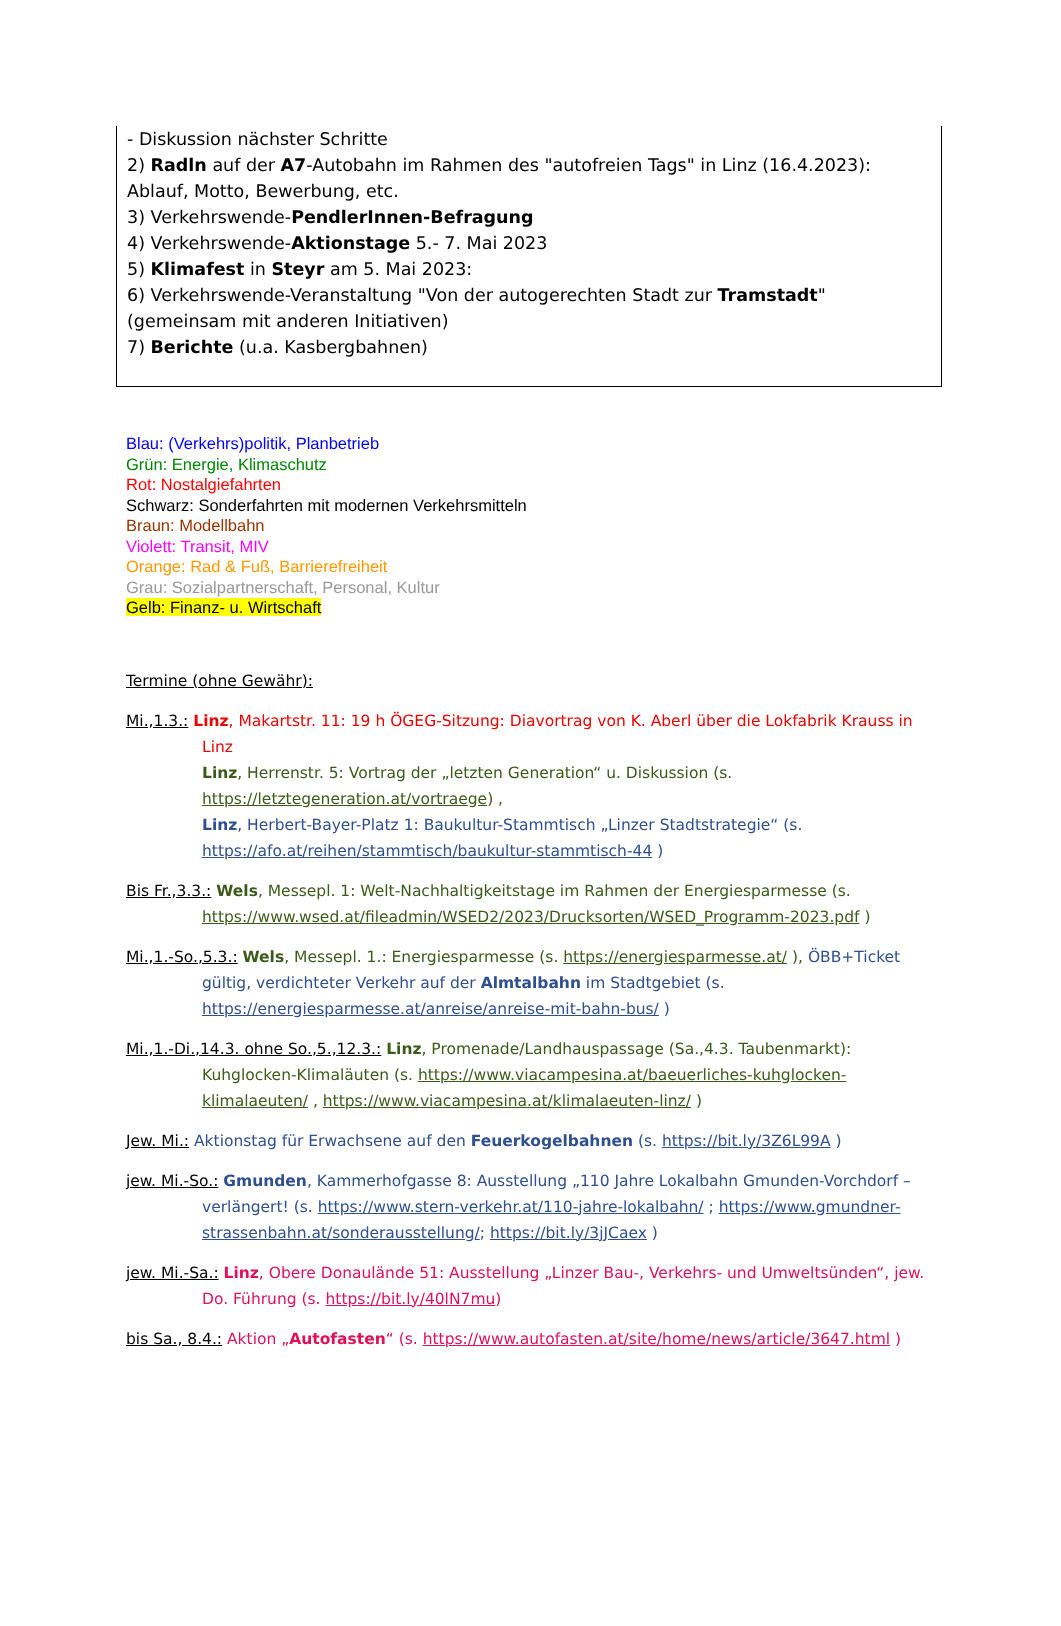- Diskussion nächster Schritte
2) Radln auf der A7-Autobahn im Rahmen des "autofreien Tags" in Linz (16.4.2023): Ablauf, Motto, Bewerbung, etc.
3) Verkehrswende-PendlerInnen-Befragung
4) Verkehrswende-Aktionstage 5.- 7. Mai 2023
5) Klimafest in Steyr am 5. Mai 2023:
6) Verkehrswende-Veranstaltung "Von der autogerechten Stadt zur Tramstadt" (gemeinsam mit anderen Initiativen)
7) Berichte (u.a. Kasbergbahnen)
Blau: (Verkehrs)politik, Planbetrieb
Grün: Energie, Klimaschutz
Rot: Nostalgiefahrten
Schwarz: Sonderfahrten mit modernen Verkehrsmitteln
Braun: Modellbahn
Violett: Transit, MIV
Orange: Rad & Fuß, Barrierefreiheit
Grau: Sozialpartnerschaft, Personal, Kultur
Gelb: Finanz- u. Wirtschaft
Termine (ohne Gewähr):
Mi.,1.3.: Linz, Makartstr. 11: 19 h ÖGEG-Sitzung: Diavortrag von K. Aberl über die Lokfabrik Krauss in Linz
Linz, Herrenstr. 5: Vortrag der „letzten Generation“ u. Diskussion (s. https://letztegeneration.at/vortraege) ,
Linz, Herbert-Bayer-Platz 1: Baukultur-Stammtisch „Linzer Stadtstrategie“ (s. https://afo.at/reihen/stammtisch/baukultur-stammtisch-44 )
Bis Fr.,3.3.: Wels, Messepl. 1: Welt-Nachhaltigkeitstage im Rahmen der Energiesparmesse (s. https://www.wsed.at/fileadmin/WSED2/2023/Drucksorten/WSED_Programm-2023.pdf )
Mi.,1.-So.,5.3.: Wels, Messepl. 1.: Energiesparmesse (s. https://energiesparmesse.at/ ), ÖBB+Ticket gültig, verdichteter Verkehr auf der Almtalbahn im Stadtgebiet (s. https://energiesparmesse.at/anreise/anreise-mit-bahn-bus/ )
Mi.,1.-Di.,14.3. ohne So.,5.,12.3.: Linz, Promenade/Landhauspassage (Sa.,4.3. Taubenmarkt): Kuhglocken-Klimaläuten (s. https://www.viacampesina.at/baeuerliches-kuhglocken-klimalaeuten/ , https://www.viacampesina.at/klimalaeuten-linz/ )
Jew. Mi.: Aktionstag für Erwachsene auf den Feuerkogelbahnen (s. https://bit.ly/3Z6L99A )
jew. Mi.-So.: Gmunden, Kammerhofgasse 8: Ausstellung „110 Jahre Lokalbahn Gmunden-Vorchdorf – verlängert! (s. https://www.stern-verkehr.at/110-jahre-lokalbahn/ ; https://www.gmundner-strassenbahn.at/sonderausstellung/; https://bit.ly/3jJCaex )
jew. Mi.-Sa.: Linz, Obere Donaulände 51: Ausstellung „Linzer Bau-, Verkehrs- und Umweltsünden“, jew. Do. Führung (s. https://bit.ly/40lN7mu)
bis Sa., 8.4.: Aktion „Autofasten“ (s. https://www.autofasten.at/site/home/news/article/3647.html )